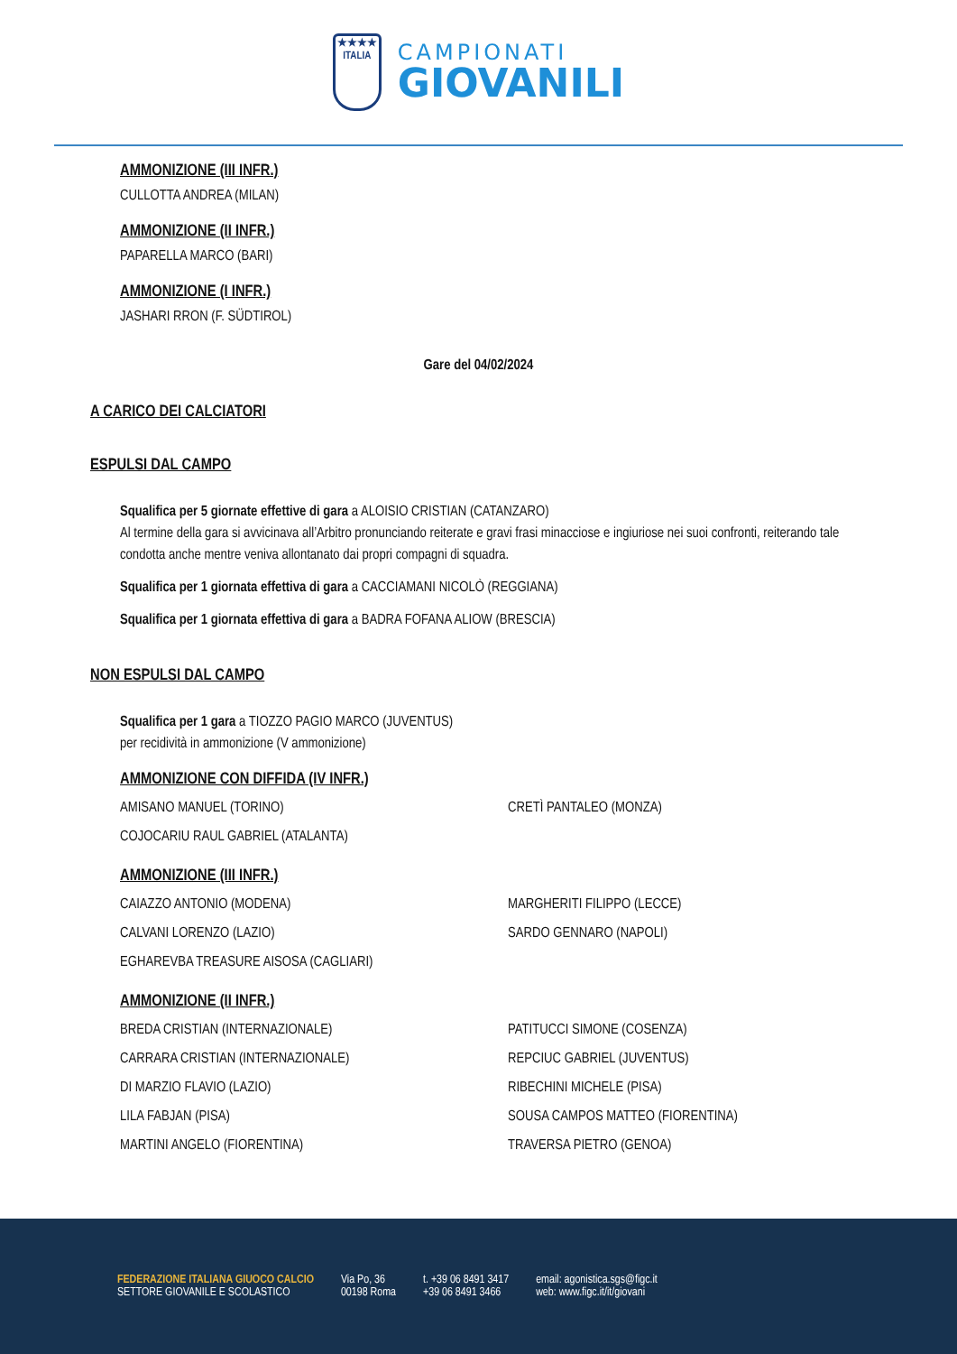★★★★
ITALIA
CAMPIONATI
GIOVANILI
AMMONIZIONE (III INFR.)
CULLOTTA ANDREA (MILAN)
AMMONIZIONE (II INFR.)
PAPARELLA MARCO (BARI)
AMMONIZIONE (I INFR.)
JASHARI RRON (F. SÜDTIROL)
Gare del 04/02/2024
A CARICO DEI CALCIATORI
ESPULSI DAL CAMPO
Squalifica per 5 giornate effettive di gara a ALOISIO CRISTIAN (CATANZARO)
Al termine della gara si avvicinava all’Arbitro pronunciando reiterate e gravi frasi minacciose e ingiuriose nei suoi confronti, reiterando tale condotta anche mentre veniva allontanato dai propri compagni di squadra.
Squalifica per 1 giornata effettiva di gara a CACCIAMANI NICOLÒ (REGGIANA)
Squalifica per 1 giornata effettiva di gara a BADRA FOFANA ALIOW (BRESCIA)
NON ESPULSI DAL CAMPO
Squalifica per 1 gara a TIOZZO PAGIO MARCO (JUVENTUS)
per recidività in ammonizione (V ammonizione)
AMMONIZIONE CON DIFFIDA (IV INFR.)
AMISANO MANUEL (TORINO)
CRETÌ PANTALEO (MONZA)
COJOCARIU RAUL GABRIEL (ATALANTA)
AMMONIZIONE (III INFR.)
CAIAZZO ANTONIO (MODENA)
MARGHERITI FILIPPO (LECCE)
CALVANI LORENZO (LAZIO)
SARDO GENNARO (NAPOLI)
EGHAREVBA TREASURE AISOSA (CAGLIARI)
AMMONIZIONE (II INFR.)
BREDA CRISTIAN (INTERNAZIONALE)
PATITUCCI SIMONE (COSENZA)
CARRARA CRISTIAN (INTERNAZIONALE)
REPCIUC GABRIEL (JUVENTUS)
DI MARZIO FLAVIO (LAZIO)
RIBECHINI MICHELE (PISA)
LILA FABJAN (PISA)
SOUSA CAMPOS MATTEO (FIORENTINA)
MARTINI ANGELO (FIORENTINA)
TRAVERSA PIETRO (GENOA)
FEDERAZIONE ITALIANA GIUOCO CALCIO
SETTORE GIOVANILE E SCOLASTICO
Via Po, 36
00198 Roma
t. +39 06 8491 3417
+39 06 8491 3466
email: agonistica.sgs@figc.it
web: www.figc.it/it/giovani